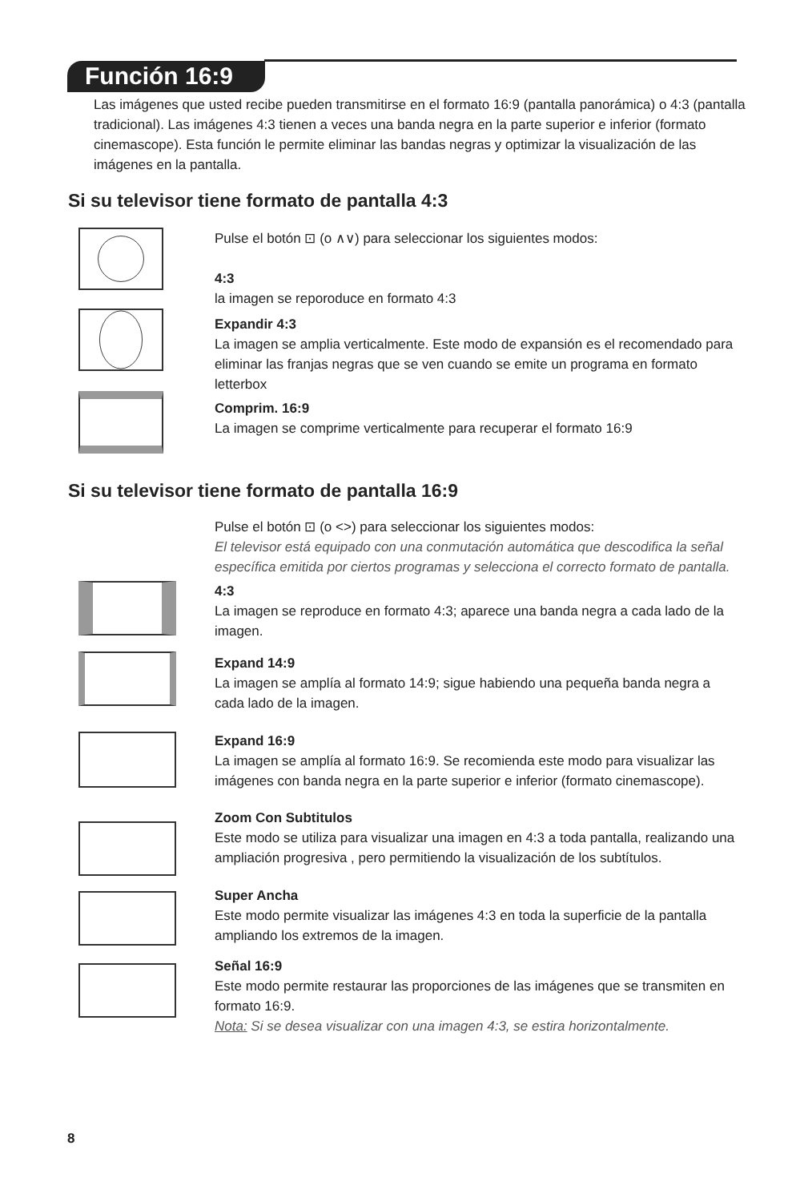Función 16:9
Las imágenes que usted recibe pueden transmitirse en el formato 16:9 (pantalla panorámica) o 4:3 (pantalla tradicional). Las imágenes 4:3 tienen a veces una banda negra en la parte superior e inferior (formato cinemascope). Esta función le permite eliminar las bandas negras y optimizar la visualización de las imágenes en la pantalla.
Si su televisor tiene formato de pantalla 4:3
Pulse el botón ⊡ (o ∧∨) para seleccionar los siguientes modos:
4:3
la imagen se reporoduce en formato 4:3
Expandir 4:3
La imagen se amplia verticalmente. Este modo de expansión es el recomendado para eliminar las franjas negras que se ven cuando se emite un programa en formato letterbox
Comprim. 16:9
La imagen se comprime verticalmente para recuperar el formato 16:9
Si su televisor tiene formato de pantalla 16:9
Pulse el botón ⊡ (o <>) para seleccionar los siguientes modos:
El televisor está equipado con una conmutación automática que descodifica la señal específica emitida por ciertos programas y selecciona el correcto formato de pantalla.
4:3
La imagen se reproduce en formato 4:3; aparece una banda negra a cada lado de la imagen.
Expand 14:9
La imagen se amplía al formato 14:9; sigue habiendo una pequeña banda negra a cada lado de la imagen.
Expand 16:9
La imagen se amplía al formato 16:9. Se recomienda este modo para visualizar las imágenes con banda negra en la parte superior e inferior (formato cinemascope).
Zoom Con Subtitulos
Este modo se utiliza para visualizar una imagen en 4:3 a toda pantalla, realizando una ampliación progresiva , pero permitiendo la visualización de los subtítulos.
Super Ancha
Este modo permite visualizar las imágenes 4:3 en toda la superficie de la pantalla ampliando los extremos de la imagen.
Señal 16:9
Este modo permite restaurar las proporciones de las imágenes que se transmiten en formato 16:9.
Nota: Si se desea visualizar con una imagen 4:3, se estira horizontalmente.
8